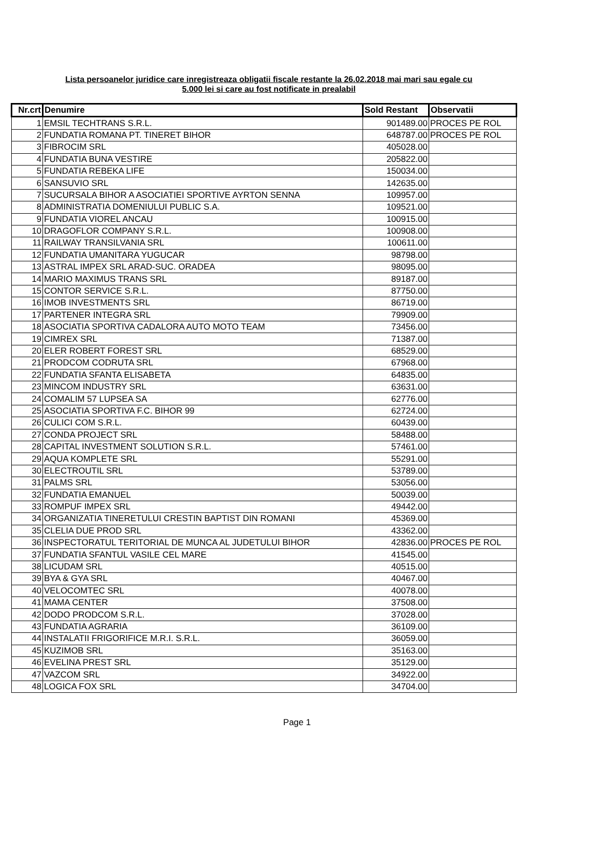Lista persoanelor juridice care inregistreaza obligatii fiscale restante la 26.02.2018 mai mari sau egale cu
5.000 lei si care au fost notificate in prealabil
| Nr.crt | Denumire | Sold Restant | Observatii |
| --- | --- | --- | --- |
| 1 | EMSIL TECHTRANS S.R.L. | 901489.00 | PROCES PE ROL |
| 2 | FUNDATIA ROMANA PT. TINERET BIHOR | 648787.00 | PROCES PE ROL |
| 3 | FIBROCIM SRL | 405028.00 | |
| 4 | FUNDATIA BUNA VESTIRE | 205822.00 | |
| 5 | FUNDATIA REBEKA LIFE | 150034.00 | |
| 6 | SANSUVIO SRL | 142635.00 | |
| 7 | SUCURSALA BIHOR A ASOCIATIEI SPORTIVE AYRTON SENNA | 109957.00 | |
| 8 | ADMINISTRATIA DOMENIULUI PUBLIC S.A. | 109521.00 | |
| 9 | FUNDATIA VIOREL ANCAU | 100915.00 | |
| 10 | DRAGOFLOR COMPANY S.R.L. | 100908.00 | |
| 11 | RAILWAY TRANSILVANIA SRL | 100611.00 | |
| 12 | FUNDATIA UMANITARA YUGUCAR | 98798.00 | |
| 13 | ASTRAL IMPEX SRL ARAD-SUC. ORADEA | 98095.00 | |
| 14 | MARIO MAXIMUS TRANS SRL | 89187.00 | |
| 15 | CONTOR SERVICE S.R.L. | 87750.00 | |
| 16 | IMOB INVESTMENTS SRL | 86719.00 | |
| 17 | PARTENER INTEGRA SRL | 79909.00 | |
| 18 | ASOCIATIA SPORTIVA CADALORA AUTO MOTO TEAM | 73456.00 | |
| 19 | CIMREX SRL | 71387.00 | |
| 20 | ELER ROBERT FOREST SRL | 68529.00 | |
| 21 | PRODCOM CODRUTA SRL | 67968.00 | |
| 22 | FUNDATIA SFANTA ELISABETA | 64835.00 | |
| 23 | MINCOM INDUSTRY SRL | 63631.00 | |
| 24 | COMALIM 57 LUPSEA SA | 62776.00 | |
| 25 | ASOCIATIA SPORTIVA F.C. BIHOR 99 | 62724.00 | |
| 26 | CULICI COM S.R.L. | 60439.00 | |
| 27 | CONDA PROJECT SRL | 58488.00 | |
| 28 | CAPITAL INVESTMENT SOLUTION S.R.L. | 57461.00 | |
| 29 | AQUA KOMPLETE SRL | 55291.00 | |
| 30 | ELECTROUTIL SRL | 53789.00 | |
| 31 | PALMS SRL | 53056.00 | |
| 32 | FUNDATIA EMANUEL | 50039.00 | |
| 33 | ROMPUF IMPEX SRL | 49442.00 | |
| 34 | ORGANIZATIA TINERETULUI CRESTIN BAPTIST DIN ROMANI | 45369.00 | |
| 35 | CLELIA DUE PROD SRL | 43362.00 | |
| 36 | INSPECTORATUL TERITORIAL DE MUNCA AL JUDETULUI BIHOR | 42836.00 | PROCES PE ROL |
| 37 | FUNDATIA SFANTUL VASILE CEL MARE | 41545.00 | |
| 38 | LICUDAM SRL | 40515.00 | |
| 39 | BYA & GYA SRL | 40467.00 | |
| 40 | VELOCOMTEC SRL | 40078.00 | |
| 41 | MAMA CENTER | 37508.00 | |
| 42 | DODO PRODCOM S.R.L. | 37028.00 | |
| 43 | FUNDATIA AGRARIA | 36109.00 | |
| 44 | INSTALATII FRIGORIFICE M.R.I. S.R.L. | 36059.00 | |
| 45 | KUZIMOB SRL | 35163.00 | |
| 46 | EVELINA PREST SRL | 35129.00 | |
| 47 | VAZCOM SRL | 34922.00 | |
| 48 | LOGICA FOX SRL | 34704.00 | |
Page 1